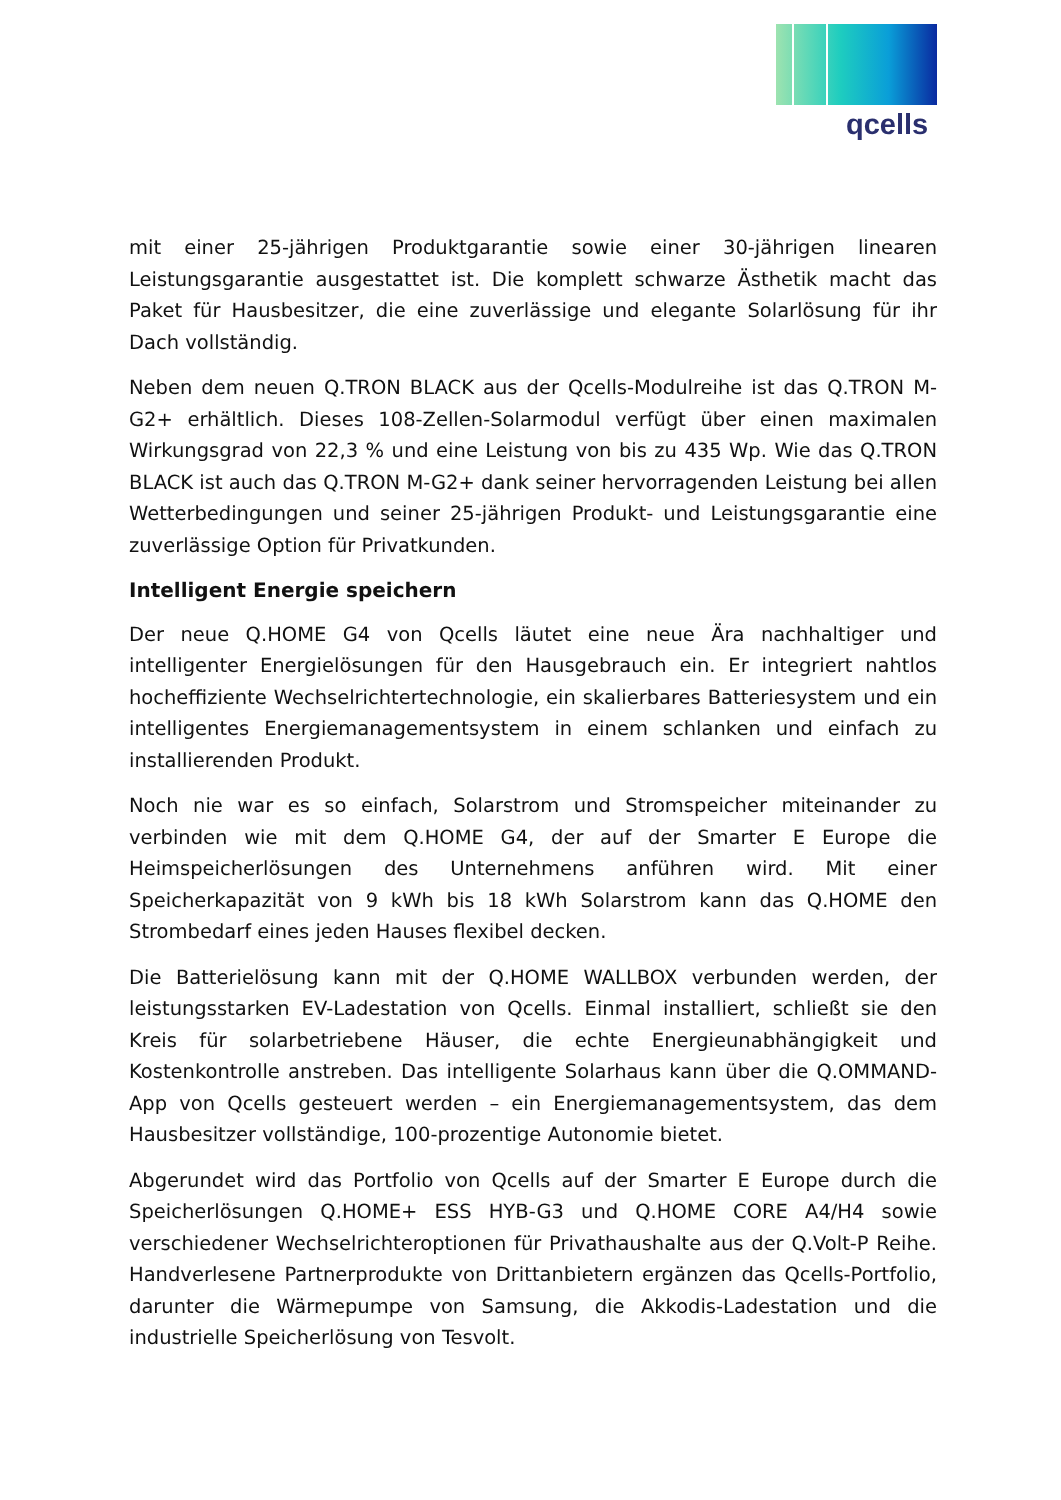qcells
mit einer 25-jährigen Produktgarantie sowie einer 30-jährigen linearen Leistungsgarantie ausgestattet ist. Die komplett schwarze Ästhetik macht das Paket für Hausbesitzer, die eine zuverlässige und elegante Solarlösung für ihr Dach vollständig.
Neben dem neuen Q.TRON BLACK aus der Qcells-Modulreihe ist das Q.TRON M-G2+ erhältlich. Dieses 108-Zellen-Solarmodul verfügt über einen maximalen Wirkungsgrad von 22,3 % und eine Leistung von bis zu 435 Wp. Wie das Q.TRON BLACK ist auch das Q.TRON M-G2+ dank seiner hervorragenden Leistung bei allen Wetterbedingungen und seiner 25-jährigen Produkt- und Leistungsgarantie eine zuverlässige Option für Privatkunden.
Intelligent Energie speichern
Der neue Q.HOME G4 von Qcells läutet eine neue Ära nachhaltiger und intelligenter Energielösungen für den Hausgebrauch ein. Er integriert nahtlos hocheffiziente Wechselrichtertechnologie, ein skalierbares Batteriesystem und ein intelligentes Energiemanagementsystem in einem schlanken und einfach zu installierenden Produkt.
Noch nie war es so einfach, Solarstrom und Stromspeicher miteinander zu verbinden wie mit dem Q.HOME G4, der auf der Smarter E Europe die Heimspeicherlösungen des Unternehmens anführen wird. Mit einer Speicherkapazität von 9 kWh bis 18 kWh Solarstrom kann das Q.HOME den Strombedarf eines jeden Hauses flexibel decken.
Die Batterielösung kann mit der Q.HOME WALLBOX verbunden werden, der leistungsstarken EV-Ladestation von Qcells. Einmal installiert, schließt sie den Kreis für solarbetriebene Häuser, die echte Energieunabhängigkeit und Kostenkontrolle anstreben. Das intelligente Solarhaus kann über die Q.OMMAND-App von Qcells gesteuert werden – ein Energiemanagementsystem, das dem Hausbesitzer vollständige, 100-prozentige Autonomie bietet.
Abgerundet wird das Portfolio von Qcells auf der Smarter E Europe durch die Speicherlösungen Q.HOME+ ESS HYB-G3 und Q.HOME CORE A4/H4 sowie verschiedener Wechselrichteroptionen für Privathaushalte aus der Q.Volt-P Reihe. Handverlesene Partnerprodukte von Drittanbietern ergänzen das Qcells-Portfolio, darunter die Wärmepumpe von Samsung, die Akkodis-Ladestation und die industrielle Speicherlösung von Tesvolt.